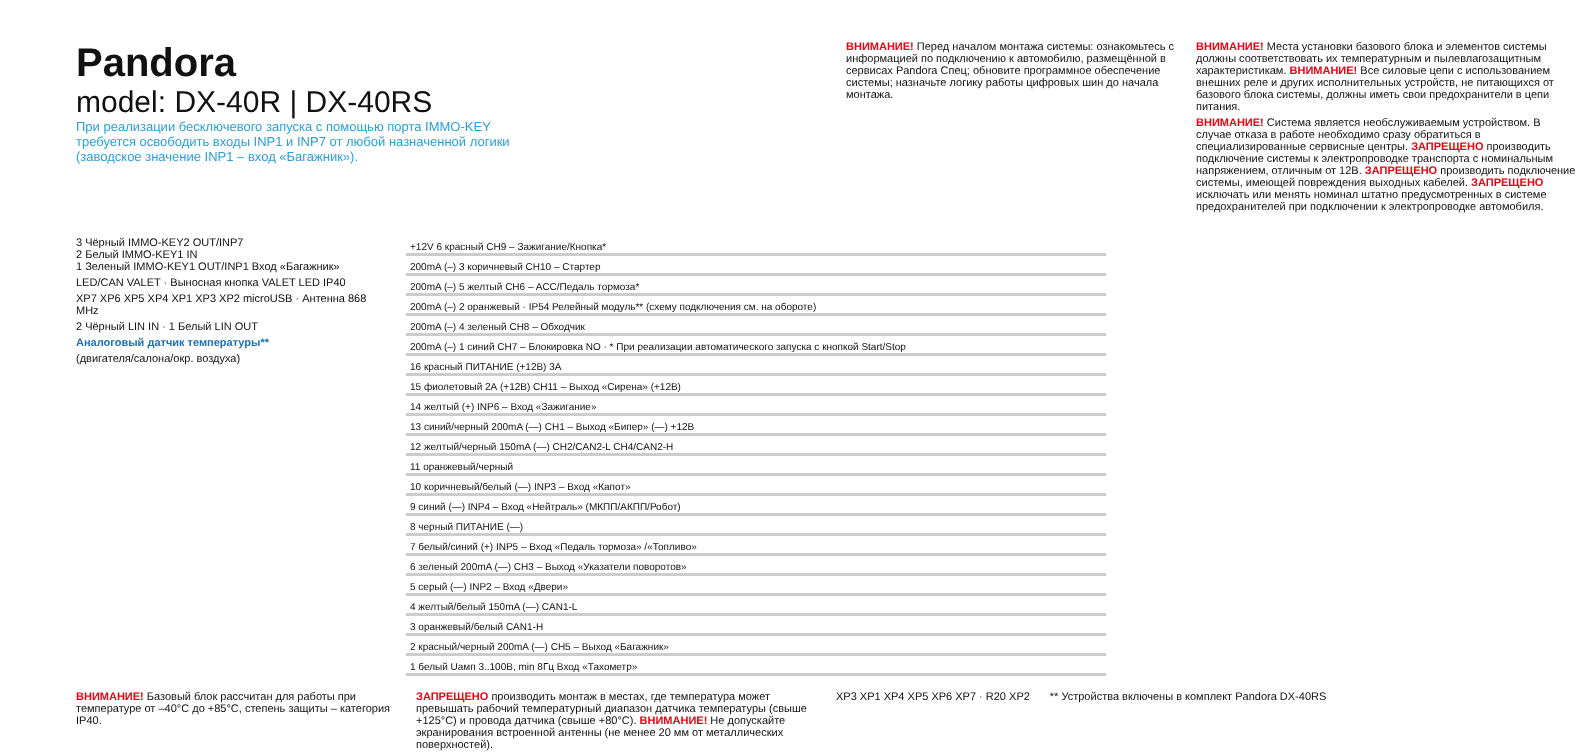Pandora
model: DX-40R | DX-40RS
При реализации бесключевого запуска с помощью порта IMMO-KEY требуется освободить входы INP1 и INP7 от любой назначенной логики (заводское значение INP1 – вход «Багажник»).
ВНИМАНИЕ! Перед началом монтажа системы: ознакомьтесь с информацией по подключению к автомобилю, размещённой в сервисах Pandora Спец; обновите программное обеспечение системы; назначьте логику работы цифровых шин до начала монтажа.
ВНИМАНИЕ! Места установки базового блока и элементов системы должны соответствовать их температурным и пылевлагозащитным характеристикам. ВНИМАНИЕ! Все силовые цепи с использованием внешних реле и других исполнительных устройств, не питающихся от базового блока системы, должны иметь свои предохранители в цепи питания.
ВНИМАНИЕ! Система является необслуживаемым устройством. В случае отказа в работе необходимо сразу обратиться в специализированные сервисные центры. ЗАПРЕЩЕНО производить подключение системы к электропроводке транспорта с номинальным напряжением, отличным от 12В. ЗАПРЕЩЕНО производить подключение системы, имеющей повреждения выходных кабелей. ЗАПРЕЩЕНО исключать или менять номинал штатно предусмотренных в системе предохранителей при подключении к электропроводке автомобиля.
3 Чёрный IMMO-KEY2 OUT/INP7
2 Белый IMMO-KEY1 IN
1 Зеленый IMMO-KEY1 OUT/INP1 Вход «Багажник»
LED/CAN VALET · Выносная кнопка VALET LED IP40
XP7 XP6 XP5 XP4 XP1 XP3 XP2 microUSB · Антенна 868 MHz
2 Чёрный LIN IN · 1 Белый LIN OUT
Аналоговый датчик температуры**
(двигателя/салона/окр. воздуха)
+12V 6 красный CH9 – Зажигание/Кнопка*
200mA (–) 3 коричневый CH10 – Стартер
200mA (–) 5 желтый CH6 – ACC/Педаль тормоза*
200mA (–) 2 оранжевый · IP54 Релейный модуль** (схему подключения см. на обороте)
200mA (–) 4 зеленый CH8 – Обходчик
200mA (–) 1 синий CH7 – Блокировка NO · * При реализации автоматического запуска с кнопкой Start/Stop
16 красный ПИТАНИЕ (+12В) 3А
15 фиолетовый 2А (+12В) CH11 – Выход «Сирена» (+12В)
14 желтый (+) INP6 – Вход «Зажигание»
13 синий/черный 200mA (—) CH1 – Выход «Бипер» (—) +12В
12 желтый/черный 150mA (—) CH2/CAN2-L CH4/CAN2-H
11 оранжевый/черный
10 коричневый/белый (—) INP3 – Вход «Капот»
9 синий (—) INP4 – Вход «Нейтраль» (МКПП/АКПП/Робот)
8 черный ПИТАНИЕ (—)
7 белый/синий (+) INP5 – Вход «Педаль тормоза» /«Топливо»
6 зеленый 200mA (—) CH3 – Выход «Указатели поворотов»
5 серый (—) INP2 – Вход «Двери»
4 желтый/белый 150mA (—) CAN1-L
3 оранжевый/белый CAN1-H
2 красный/черный 200mA (—) CH5 – Выход «Багажник»
1 белый Uамп 3..100В, min 8Гц Вход «Тахометр»
ВНИМАНИЕ! Базовый блок рассчитан для работы при температуре от –40°С до +85°С, степень защиты – категория IP40.
ЗАПРЕЩЕНО производить монтаж в местах, где температура может превышать рабочий температурный диапазон датчика температуры (свыше +125°С) и провода датчика (свыше +80°С). ВНИМАНИЕ! Не допускайте экранирования встроенной антенны (не менее 20 мм от металлических поверхностей).
XP3 XP1 XP4 XP5 XP6 XP7 · R20 XP2
** Устройства включены в комплект Pandora DX-40RS